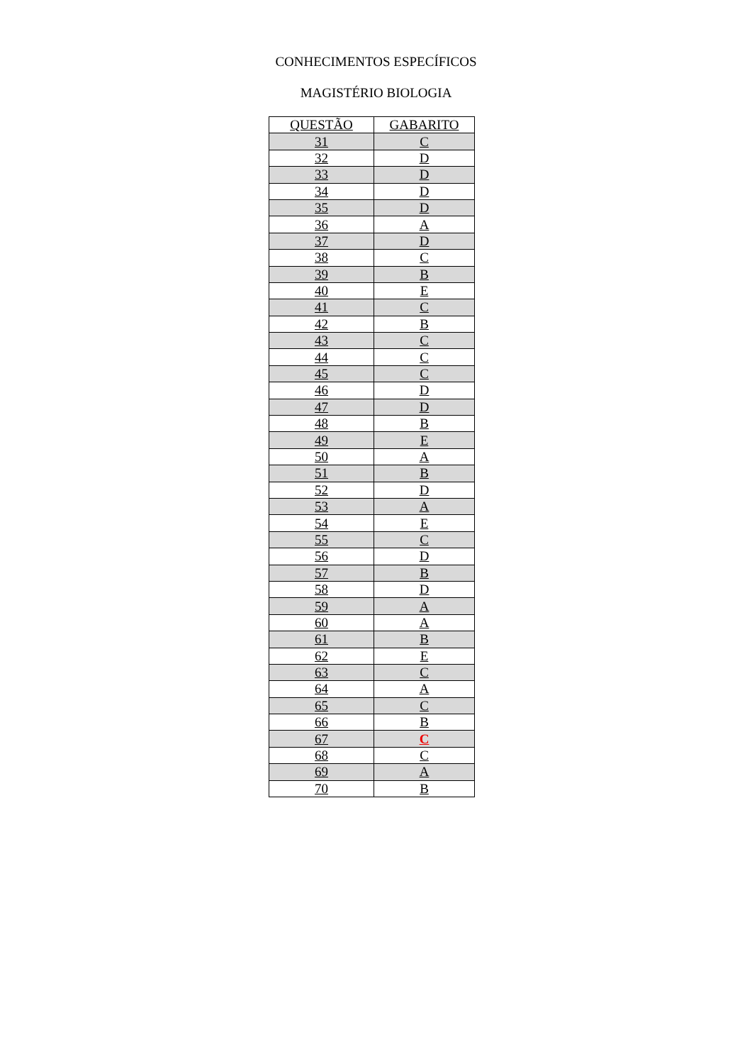CONHECIMENTOS ESPECÍFICOS
MAGISTÉRIO BIOLOGIA
| QUESTÃO | GABARITO |
| --- | --- |
| 31 | C |
| 32 | D |
| 33 | D |
| 34 | D |
| 35 | D |
| 36 | A |
| 37 | D |
| 38 | C |
| 39 | B |
| 40 | E |
| 41 | C |
| 42 | B |
| 43 | C |
| 44 | C |
| 45 | C |
| 46 | D |
| 47 | D |
| 48 | B |
| 49 | E |
| 50 | A |
| 51 | B |
| 52 | D |
| 53 | A |
| 54 | E |
| 55 | C |
| 56 | D |
| 57 | B |
| 58 | D |
| 59 | A |
| 60 | A |
| 61 | B |
| 62 | E |
| 63 | C |
| 64 | A |
| 65 | C |
| 66 | B |
| 67 | C |
| 68 | C |
| 69 | A |
| 70 | B |